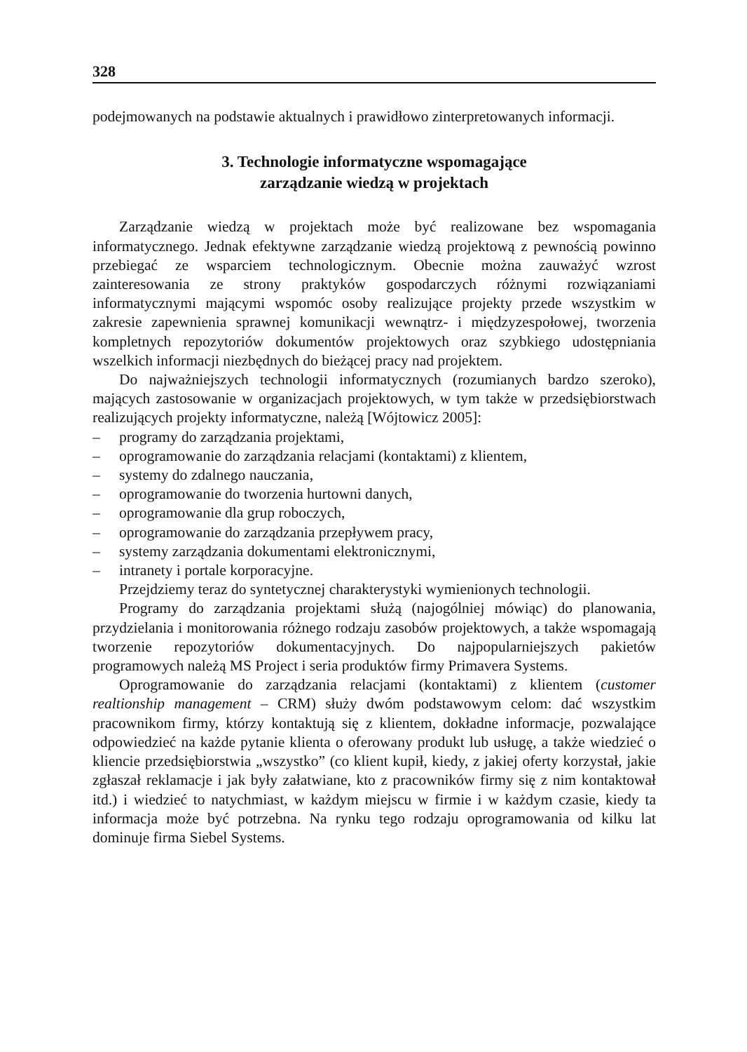328
podejmowanych na podstawie aktualnych i prawidłowo zinterpretowanych informacji.
3. Technologie informatyczne wspomagające
zarządzanie wiedzą w projektach
Zarządzanie wiedzą w projektach może być realizowane bez wspomagania informatycznego. Jednak efektywne zarządzanie wiedzą projektową z pewnością powinno przebiegać ze wsparciem technologicznym. Obecnie można zauważyć wzrost zainteresowania ze strony praktyków gospodarczych różnymi rozwiązaniami informatycznymi mającymi wspomóc osoby realizujące projekty przede wszystkim w zakresie zapewnienia sprawnej komunikacji wewnątrz- i międzyzespołowej, tworzenia kompletnych repozytoriów dokumentów projektowych oraz szybkiego udostępniania wszelkich informacji niezbędnych do bieżącej pracy nad projektem.
Do najważniejszych technologii informatycznych (rozumianych bardzo szeroko), mających zastosowanie w organizacjach projektowych, w tym także w przedsiębiorstwach realizujących projekty informatyczne, należą [Wójtowicz 2005]:
– programy do zarządzania projektami,
– oprogramowanie do zarządzania relacjami (kontaktami) z klientem,
– systemy do zdalnego nauczania,
– oprogramowanie do tworzenia hurtowni danych,
– oprogramowanie dla grup roboczych,
– oprogramowanie do zarządzania przepływem pracy,
– systemy zarządzania dokumentami elektronicznymi,
– intranety i portale korporacyjne.
Przejdziemy teraz do syntetycznej charakterystyki wymienionych technologii.
Programy do zarządzania projektami służą (najogólniej mówiąc) do planowania, przydzielania i monitorowania różnego rodzaju zasobów projektowych, a także wspomagają tworzenie repozytoriów dokumentacyjnych. Do najpopularniejszych pakietów programowych należą MS Project i seria produktów firmy Primavera Systems.
Oprogramowanie do zarządzania relacjami (kontaktami) z klientem (customer realtionship management – CRM) służy dwóm podstawowym celom: dać wszystkim pracownikom firmy, którzy kontaktują się z klientem, dokładne informacje, pozwalające odpowiedzieć na każde pytanie klienta o oferowany produkt lub usługę, a także wiedzieć o kliencie przedsiębiorstwia „wszystko” (co klient kupił, kiedy, z jakiej oferty korzystał, jakie zgłaszał reklamacje i jak były załatwiane, kto z pracowników firmy się z nim kontaktował itd.) i wiedzieć to natychmiast, w każdym miejscu w firmie i w każdym czasie, kiedy ta informacja może być potrzebna. Na rynku tego rodzaju oprogramowania od kilku lat dominuje firma Siebel Systems.